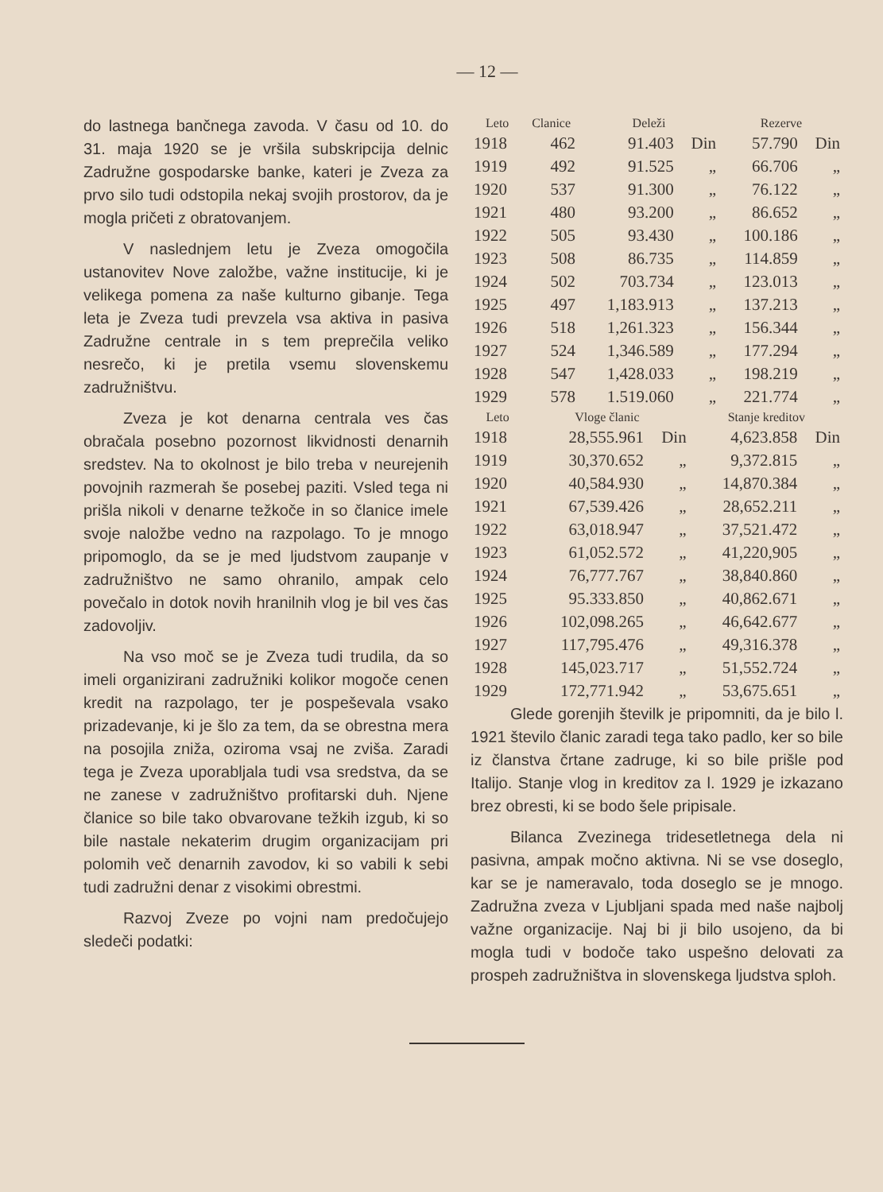— 12 —
do lastnega bančnega zavoda. V času od 10. do 31. maja 1920 se je vršila subskripcija delnic Zadružne gospodarske banke, kateri je Zveza za prvo silo tudi odstopila nekaj svojih prostorov, da je mogla pričeti z obratovanjem.
V naslednjem letu je Zveza omogočila ustanovitev Nove založbe, važne institucije, ki je velikega pomena za naše kulturno gibanje. Tega leta je Zveza tudi prevzela vsa aktiva in pasiva Zadružne centrale in s tem preprečila veliko nesrečo, ki je pretila vsemu slovenskemu zadružništvu.
Zveza je kot denarna centrala ves čas obračala posebno pozornost likvidnosti denarnih sredstev. Na to okolnost je bilo treba v neurejenih povojnih razmerah še posebej paziti. Vsled tega ni prišla nikoli v denarne težkoče in so članice imele svoje naložbe vedno na razpolago. To je mnogo pripomoglo, da se je med ljudstvom zaupanje v zadružništvo ne samo ohranilo, ampak celo povečalo in dotok novih hranilnih vlog je bil ves čas zadovoljiv.
Na vso moč se je Zveza tudi trudila, da so imeli organizirani zadružniki kolikor mogoče cenen kredit na razpolago, ter je pospeševala vsako prizadevanje, ki je šlo za tem, da se obrestna mera na posojila zniža, oziroma vsaj ne zviša. Zaradi tega je Zveza uporabljala tudi vsa sredstva, da se ne zanese v zadružništvo profitarski duh. Njene članice so bile tako obvarovane težkih izgub, ki so bile nastale nekaterim drugim organizacijam pri polomih več denarnih zavodov, ki so vabili k sebi tudi zadružni denar z visokimi obrestmi.
Razvoj Zveze po vojni nam predočujejo sledeči podatki:
| Leto | Clanice | Deleži | | Rezerve | |
| --- | --- | --- | --- | --- | --- |
| 1918 | 462 | 91.403 | Din | 57.790 | Din |
| 1919 | 492 | 91.525 | „ | 66.706 | „ |
| 1920 | 537 | 91.300 | „ | 76.122 | „ |
| 1921 | 480 | 93.200 | „ | 86.652 | „ |
| 1922 | 505 | 93.430 | „ | 100.186 | „ |
| 1923 | 508 | 86.735 | „ | 114.859 | „ |
| 1924 | 502 | 703.734 | „ | 123.013 | „ |
| 1925 | 497 | 1,183.913 | „ | 137.213 | „ |
| 1926 | 518 | 1,261.323 | „ | 156.344 | „ |
| 1927 | 524 | 1,346.589 | „ | 177.294 | „ |
| 1928 | 547 | 1,428.033 | „ | 198.219 | „ |
| 1929 | 578 | 1.519.060 | „ | 221.774 | „ |
| Leto | Vloge članic | | Stanje kreditov | |
| --- | --- | --- | --- | --- |
| 1918 | 28,555.961 | Din | 4,623.858 | Din |
| 1919 | 30,370.652 | „ | 9,372.815 | „ |
| 1920 | 40,584.930 | „ | 14,870.384 | „ |
| 1921 | 67,539.426 | „ | 28,652.211 | „ |
| 1922 | 63,018.947 | „ | 37,521.472 | „ |
| 1923 | 61,052.572 | „ | 41,220,905 | „ |
| 1924 | 76,777.767 | „ | 38,840.860 | „ |
| 1925 | 95.333.850 | „ | 40,862.671 | „ |
| 1926 | 102,098.265 | „ | 46,642.677 | „ |
| 1927 | 117,795.476 | „ | 49,316.378 | „ |
| 1928 | 145,023.717 | „ | 51,552.724 | „ |
| 1929 | 172,771.942 | „ | 53,675.651 | „ |
Glede gorenjih številk je pripomniti, da je bilo l. 1921 število članic zaradi tega tako padlo, ker so bile iz članstva črtane zadruge, ki so bile prišle pod Italijo. Stanje vlog in kreditov za l. 1929 je izkazano brez obresti, ki se bodo šele pripisale.
Bilanca Zvezinega tridesetletnega dela ni pasivna, ampak močno aktivna. Ni se vse doseglo, kar se je nameravalo, toda doseglo se je mnogo. Zadružna zveza v Ljubljani spada med naše najbolj važne organizacije. Naj bi ji bilo usojeno, da bi mogla tudi v bodoče tako uspešno delovati za prospeh zadružništva in slovenskega ljudstva sploh.